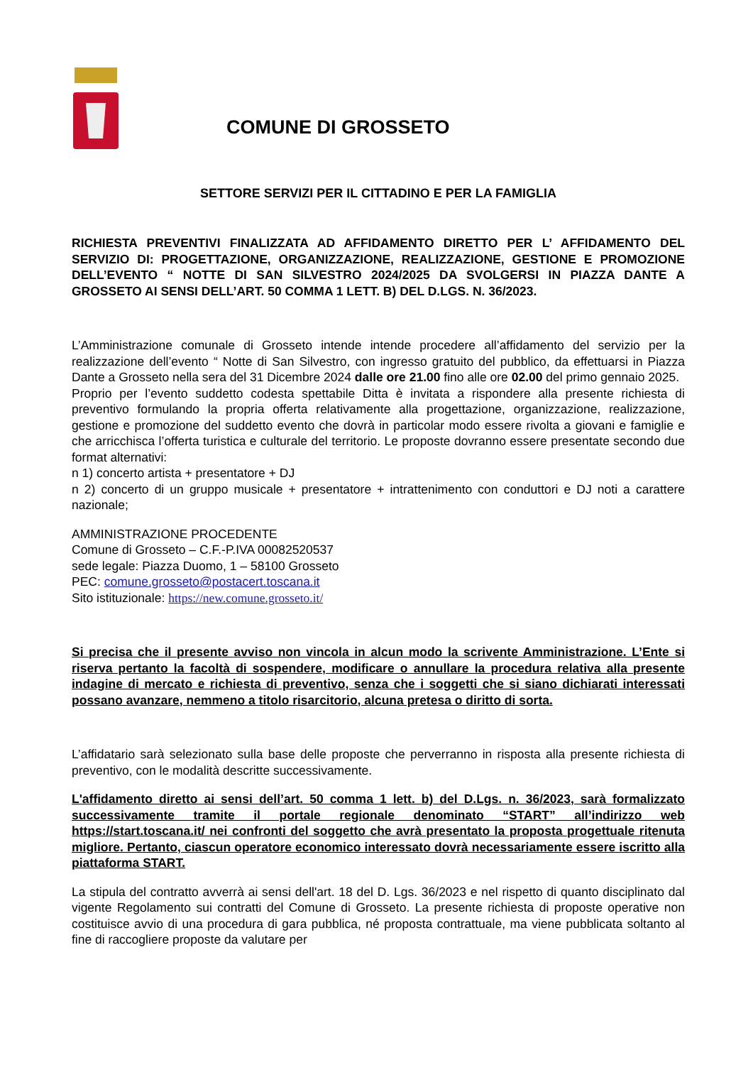COMUNE DI GROSSETO
SETTORE SERVIZI PER IL CITTADINO E PER LA FAMIGLIA
RICHIESTA PREVENTIVI FINALIZZATA AD AFFIDAMENTO DIRETTO PER L’ AFFIDAMENTO DEL SERVIZIO DI: PROGETTAZIONE, ORGANIZZAZIONE, REALIZZAZIONE, GESTIONE E PROMOZIONE DELL’EVENTO “ NOTTE DI SAN SILVESTRO 2024/2025 DA SVOLGERSI IN PIAZZA DANTE A GROSSETO AI SENSI DELL’ART. 50 COMMA 1 LETT. B) DEL D.LGS. N. 36/2023.
L’Amministrazione comunale di Grosseto intende intende procedere all’affidamento del servizio per la realizzazione dell’evento “ Notte di San Silvestro, con ingresso gratuito del pubblico, da effettuarsi in Piazza Dante a Grosseto nella sera del 31 Dicembre 2024 dalle ore 21.00 fino alle ore 02.00 del primo gennaio 2025.
Proprio per l’evento suddetto codesta spettabile Ditta è invitata a rispondere alla presente richiesta di preventivo formulando la propria offerta relativamente alla progettazione, organizzazione, realizzazione, gestione e promozione del suddetto evento che dovrà in particolar modo essere rivolta a giovani e famiglie e che arricchisca l’offerta turistica e culturale del territorio. Le proposte dovranno essere presentate secondo due format alternativi:
n 1) concerto artista + presentatore + DJ
n 2) concerto di un gruppo musicale + presentatore + intrattenimento con conduttori e DJ noti a carattere nazionale;
AMMINISTRAZIONE PROCEDENTE
Comune di Grosseto – C.F.-P.IVA 00082520537
sede legale: Piazza Duomo, 1 – 58100 Grosseto
PEC: comune.grosseto@postacert.toscana.it
Sito istituzionale: https://new.comune.grosseto.it/
Si precisa che il presente avviso non vincola in alcun modo la scrivente Amministrazione. L’Ente si riserva pertanto la facoltà di sospendere, modificare o annullare la procedura relativa alla presente indagine di mercato e richiesta di preventivo, senza che i soggetti che si siano dichiarati interessati possano avanzare, nemmeno a titolo risarcitorio, alcuna pretesa o diritto di sorta.
L’affidatario sarà selezionato sulla base delle proposte che perverranno in risposta alla presente richiesta di preventivo, con le modalità descritte successivamente.
L'affidamento diretto ai sensi dell’art. 50 comma 1 lett. b) del D.Lgs. n. 36/2023, sarà formalizzato successivamente tramite il portale regionale denominato “START” all’indirizzo web https://start.toscana.it/ nei confronti del soggetto che avrà presentato la proposta progettuale ritenuta migliore. Pertanto, ciascun operatore economico interessato dovrà necessariamente essere iscritto alla piattaforma START.
La stipula del contratto avverrà ai sensi dell'art. 18 del D. Lgs. 36/2023 e nel rispetto di quanto disciplinato dal vigente Regolamento sui contratti del Comune di Grosseto. La presente richiesta di proposte operative non costituisce avvio di una procedura di gara pubblica, né proposta contrattuale, ma viene pubblicata soltanto al fine di raccogliere proposte da valutare per